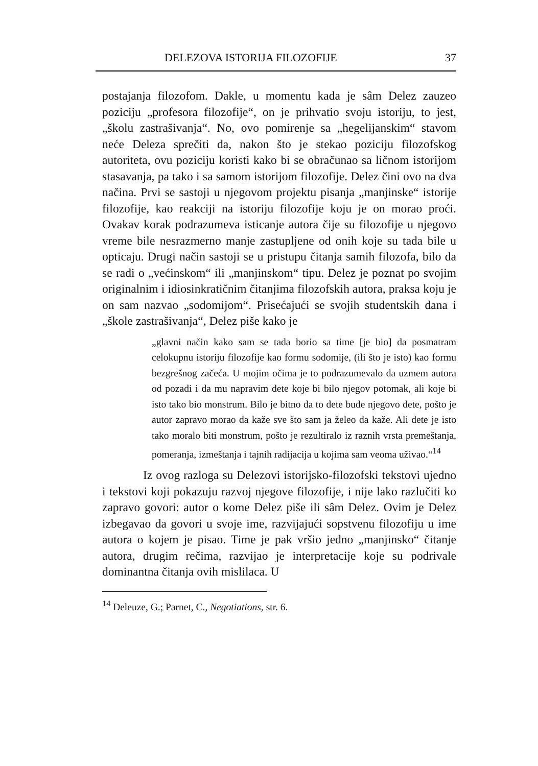DELEZOVA ISTORIJA FILOZOFIJE 37
postajanja filozofom. Dakle, u momentu kada je sâm Delez zauzeo poziciju „profesora filozofije“, on je prihvatio svoju istoriju, to jest, „školu zastrašivanja“. No, ovo pomirenje sa „hegelijanskim“ stavom neće Deleza sprečiti da, nakon što je stekao poziciju filozofskog autoriteta, ovu poziciju koristi kako bi se obračunao sa ličnom istorijom stasavanja, pa tako i sa samom istorijom filozofije. Delez čini ovo na dva načina. Prvi se sastoji u njegovom projektu pisanja „manjinske“ istorije filozofije, kao reakciji na istoriju filozofije koju je on morao proći. Ovakav korak podrazumeva isticanje autora čije su filozofije u njegovo vreme bile nesrazmerno manje zastupljene od onih koje su tada bile u opticaju. Drugi način sastoji se u pristupu čitanja samih filozofa, bilo da se radi o „većinskom“ ili „manjinskom“ tipu. Delez je poznat po svojim originalnim i idiosinkratičnim čitanjima filozofskih autora, praksa koju je on sam nazvao „sodomijom“. Prisećajući se svojih studentskih dana i „škole zastrašivanja“, Delez piše kako je
„glavni način kako sam se tada borio sa time [je bio] da posmatram celokupnu istoriju filozofije kao formu sodomije, (ili što je isto) kao formu bezgrešnog začeća. U mojim očima je to podrazumevalo da uzmem autora od pozadi i da mu napravim dete koje bi bilo njegov potomak, ali koje bi isto tako bio monstrum. Bilo je bitno da to dete bude njegovo dete, pošto je autor zapravo morao da kaže sve što sam ja želeo da kaže. Ali dete je isto tako moralo biti monstrum, pošto je rezultiralo iz raznih vrsta premeštanja, pomeranja, izmeštanja i tajnih radijacija u kojima sam veoma uživao.“<sup>14</sup>
Iz ovog razloga su Delezovi istorijsko-filozofski tekstovi ujedno i tekstovi koji pokazuju razvoj njegove filozofije, i nije lako razlučiti ko zapravo govori: autor o kome Delez piše ili sâm Delez. Ovim je Delez izbegavao da govori u svoje ime, razvijajući sopstvenu filozofiju u ime autora o kojem je pisao. Time je pak vršio jedno „manjinsko“ čitanje autora, drugim rečima, razvijao je interpretacije koje su podrivale dominantna čitanja ovih mislilaca. U
<sup>14</sup> Deleuze, G.; Parnet, C., Negotiations, str. 6.